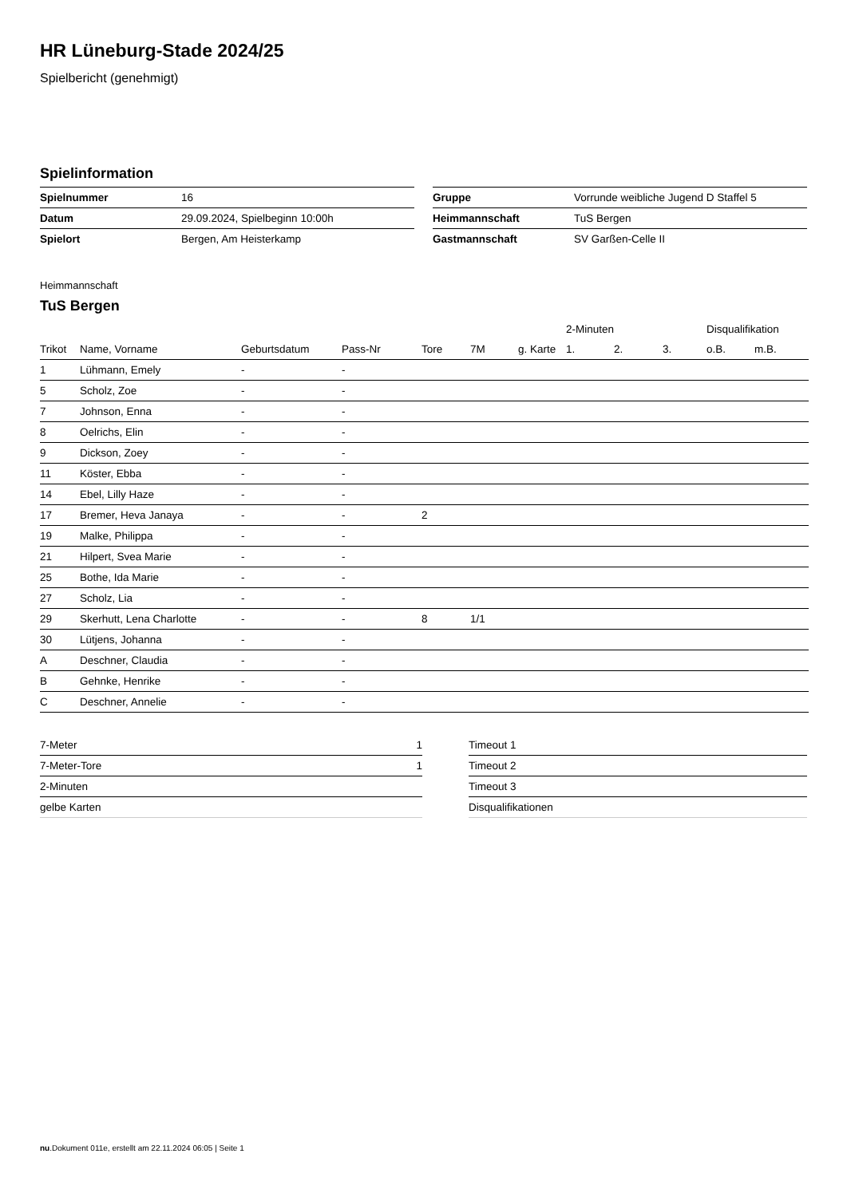HR Lüneburg-Stade 2024/25
Spielbericht (genehmigt)
Spielinformation
| Spielnummer | 16 |
| Datum | 29.09.2024, Spielbeginn 10:00h |
| Spielort | Bergen, Am Heisterkamp |
| Gruppe | Vorrunde weibliche Jugend D Staffel 5 |
| Heimmannschaft | TuS Bergen |
| Gastmannschaft | SV Garßen-Celle II |
Heimmannschaft
TuS Bergen
| | | | | | | | 2-Minuten | | | Disqualifikation | |
| --- | --- | --- | --- | --- | --- | --- | --- | --- | --- | --- | --- |
| Trikot | Name, Vorname | Geburtsdatum | Pass-Nr | Tore | 7M | g. Karte | 1. | 2. | 3. | o.B. | m.B. |
| 1 | Lühmann, Emely | - | - | | | | | | | | |
| 5 | Scholz, Zoe | - | - | | | | | | | | |
| 7 | Johnson, Enna | - | - | | | | | | | | |
| 8 | Oelrichs, Elin | - | - | | | | | | | | |
| 9 | Dickson, Zoey | - | - | | | | | | | | |
| 11 | Köster, Ebba | - | - | | | | | | | | |
| 14 | Ebel, Lilly Haze | - | - | | | | | | | | |
| 17 | Bremer, Heva Janaya | - | - | 2 | | | | | | | |
| 19 | Malke, Philippa | - | - | | | | | | | | |
| 21 | Hilpert, Svea Marie | - | - | | | | | | | | |
| 25 | Bothe, Ida Marie | - | - | | | | | | | | |
| 27 | Scholz, Lia | - | - | | | | | | | | |
| 29 | Skerhutt, Lena Charlotte | - | - | 8 | 1/1 | | | | | | |
| 30 | Lütjens, Johanna | - | - | | | | | | | | |
| A | Deschner, Claudia | - | - | | | | | | | | |
| B | Gehnke, Henrike | - | - | | | | | | | | |
| C | Deschner, Annelie | - | - | | | | | | | | |
| 7-Meter | 1 |
| 7-Meter-Tore | 1 |
| 2-Minuten | |
| gelbe Karten | |
| Timeout 1 |
| Timeout 2 |
| Timeout 3 |
| Disqualifikationen |
nu.Dokument 011e, erstellt am 22.11.2024 06:05 | Seite 1